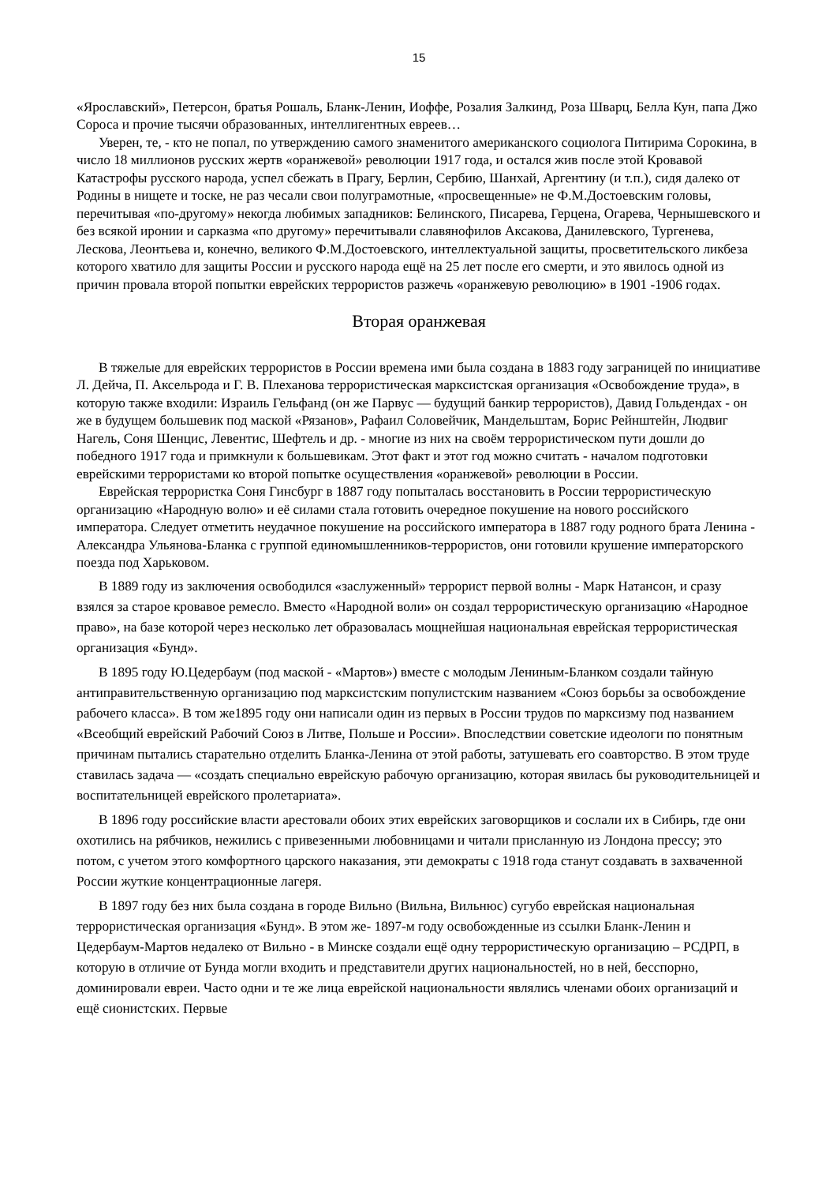15
«Ярославский», Петерсон, братья Рошаль, Бланк-Ленин, Иоффе, Розалия Залкинд, Роза Шварц, Белла Кун, папа Джо Сороса и прочие тысячи образованных, интеллигентных евреев…
Уверен, те, - кто не попал, по утверждению самого знаменитого американского социолога Питирима Сорокина, в число 18 миллионов русских жертв «оранжевой» революции 1917 года, и остался жив после этой Кровавой Катастрофы русского народа, успел сбежать в Прагу, Берлин, Сербию, Шанхай, Аргентину (и т.п.), сидя далеко от Родины в нищете и тоске, не раз чесали свои полуграмотные, «просвещенные» не Ф.М.Достоевским головы, перечитывая «по-другому» некогда любимых западников: Белинского, Писарева, Герцена, Огарева, Чернышевского и без всякой иронии и сарказма «по другому» перечитывали славянофилов Аксакова, Данилевского, Тургенева, Лескова, Леонтьева и, конечно, великого Ф.М.Достоевского, интеллектуальной защиты, просветительского ликбеза которого хватило для защиты России и русского народа ещё на 25 лет после его смерти, и это явилось одной из причин провала второй попытки еврейских террористов разжечь «оранжевую революцию» в 1901 -1906 годах.
Вторая оранжевая
В тяжелые для еврейских террористов в России времена ими была создана в 1883 году заграницей по инициативе Л. Дейча, П. Аксельрода и Г. В. Плеханова террористическая марксистская организация «Освобождение труда», в которую также входили: Израиль Гельфанд (он же Парвус — будущий банкир террористов), Давид Гольдендах - он же в будущем большевик под маской «Рязанов», Рафаил Соловейчик, Мандельштам, Борис Рейнштейн, Людвиг Нагель, Соня Шенцис, Левентис, Шефтель и др. - многие из них на своём террористическом пути дошли до победного 1917 года и примкнули к большевикам. Этот факт и этот год можно считать - началом подготовки еврейскими террористами ко второй попытке осуществления «оранжевой» революции в России.
Еврейская террористка Соня Гинсбург в 1887 году попыталась восстановить в России террористическую организацию «Народную волю» и её силами стала готовить очередное покушение на нового российского императора. Следует отметить неудачное покушение на российского императора в 1887 году родного брата Ленина - Александра Ульянова-Бланка с группой единомышленников-террористов, они готовили крушение императорского поезда под Харьковом.
В 1889 году из заключения освободился «заслуженный» террорист первой волны - Марк Натансон, и сразу взялся за старое кровавое ремесло. Вместо «Народной воли» он создал террористическую организацию «Народное право», на базе которой через несколько лет образовалась мощнейшая национальная еврейская террористическая организация «Бунд».
В 1895 году Ю.Цедербаум (под маской - «Мартов») вместе с молодым Лениным-Бланком создали тайную антиправительственную организацию под марксистским популистским названием «Союз борьбы за освобождение рабочего класса». В том же1895 году они написали один из первых в России трудов по марксизму под названием «Всеобщий еврейский Рабочий Союз в Литве, Польше и России». Впоследствии советские идеологи по понятным причинам пытались старательно отделить Бланка-Ленина от этой работы, затушевать его соавторство. В этом труде ставилась задача — «создать специально еврейскую рабочую организацию, которая явилась бы руководительницей и воспитательницей еврейского пролетариата».
В 1896 году российские власти арестовали обоих этих еврейских заговорщиков и сослали их в Сибирь, где они охотились на рябчиков, нежились с привезенными любовницами и читали присланную из Лондона прессу; это потом, с учетом этого комфортного царского наказания, эти демократы с 1918 года станут создавать в захваченной России жуткие концентрационные лагеря.
В 1897 году без них была создана в городе Вильно (Вильна, Вильнюс) сугубо еврейская национальная террористическая организация «Бунд». В этом же- 1897-м году освобожденные из ссылки Бланк-Ленин и Цедербаум-Мартов недалеко от Вильно - в Минске создали ещё одну террористическую организацию – РСДРП, в которую в отличие от Бунда могли входить и представители других национальностей, но в ней, бесспорно, доминировали евреи. Часто одни и те же лица еврейской национальности являлись членами обоих организаций и ещё сионистских. Первые